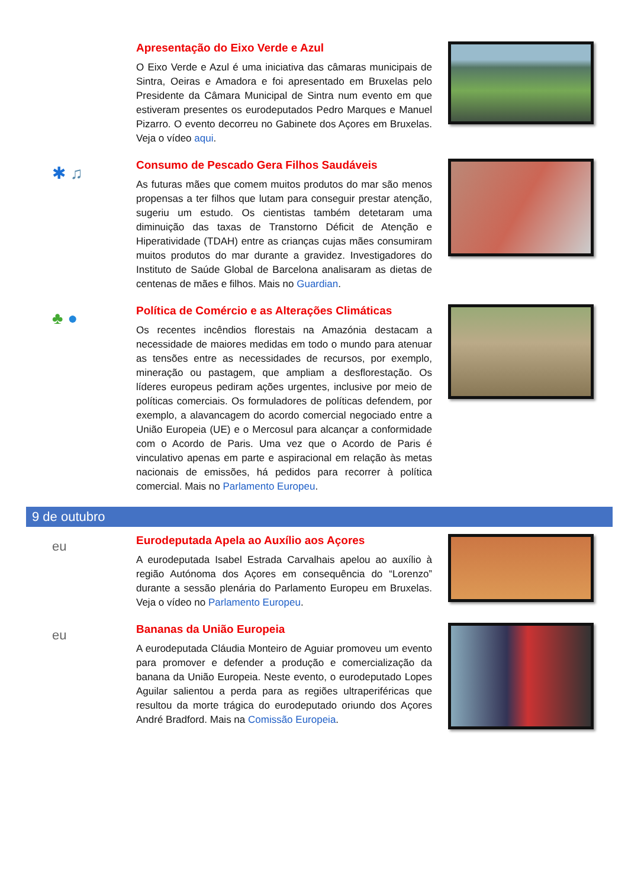Apresentação do Eixo Verde e Azul
O Eixo Verde e Azul é uma iniciativa das câmaras municipais de Sintra, Oeiras e Amadora e foi apresentado em Bruxelas pelo Presidente da Câmara Municipal de Sintra num evento em que estiveram presentes os eurodeputados Pedro Marques e Manuel Pizarro. O evento decorreu no Gabinete dos Açores em Bruxelas. Veja o vídeo aqui.
✱ ♫
Consumo de Pescado Gera Filhos Saudáveis
As futuras mães que comem muitos produtos do mar são menos propensas a ter filhos que lutam para conseguir prestar atenção, sugeriu um estudo. Os cientistas também detetaram uma diminuição das taxas de Transtorno Déficit de Atenção e Hiperatividade (TDAH) entre as crianças cujas mães consumiram muitos produtos do mar durante a gravidez. Investigadores do Instituto de Saúde Global de Barcelona analisaram as dietas de centenas de mães e filhos. Mais no Guardian.
♣ ●
Política de Comércio e as Alterações Climáticas
Os recentes incêndios florestais na Amazónia destacam a necessidade de maiores medidas em todo o mundo para atenuar as tensões entre as necessidades de recursos, por exemplo, mineração ou pastagem, que ampliam a desflorestação. Os líderes europeus pediram ações urgentes, inclusive por meio de políticas comerciais. Os formuladores de políticas defendem, por exemplo, a alavancagem do acordo comercial negociado entre a União Europeia (UE) e o Mercosul para alcançar a conformidade com o Acordo de Paris. Uma vez que o Acordo de Paris é vinculativo apenas em parte e aspiracional em relação às metas nacionais de emissões, há pedidos para recorrer à política comercial. Mais no Parlamento Europeu.
9 de outubro
eu
Eurodeputada Apela ao Auxílio aos Açores
A eurodeputada Isabel Estrada Carvalhais apelou ao auxílio à região Autónoma dos Açores em consequência do “Lorenzo” durante a sessão plenária do Parlamento Europeu em Bruxelas. Veja o vídeo no Parlamento Europeu.
eu
Bananas da União Europeia
A eurodeputada Cláudia Monteiro de Aguiar promoveu um evento para promover e defender a produção e comercialização da banana da União Europeia. Neste evento, o eurodeputado Lopes Aguilar salientou a perda para as regiões ultraperiféricas que resultou da morte trágica do eurodeputado oriundo dos Açores André Bradford. Mais na Comissão Europeia.